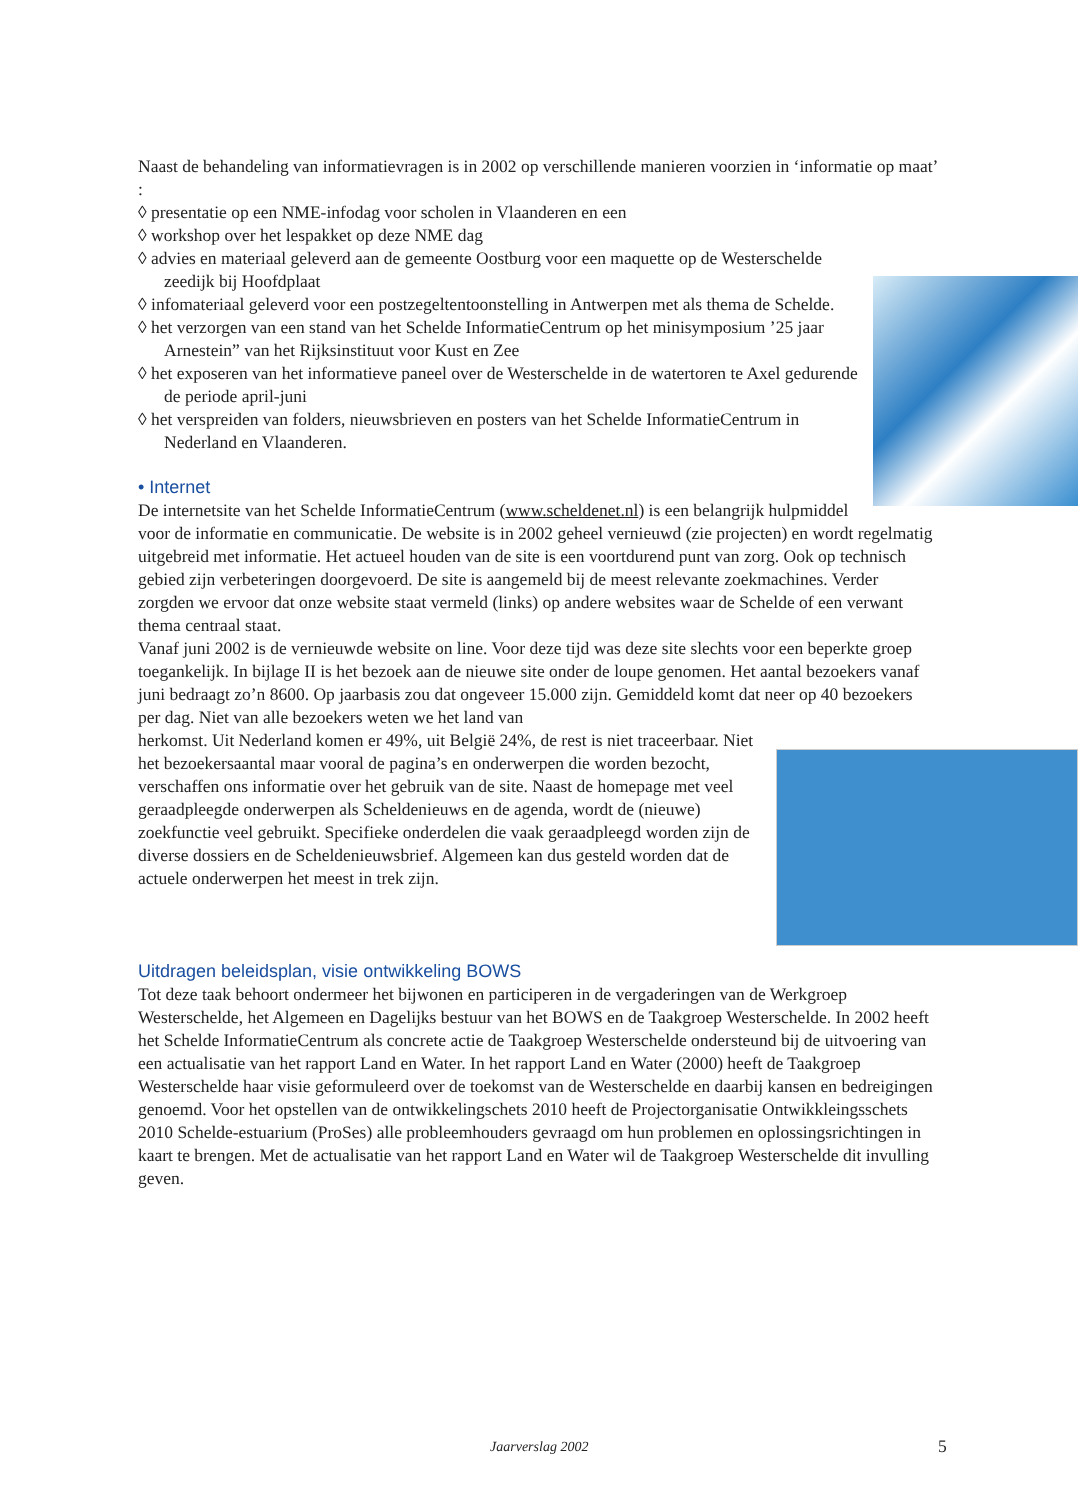Naast de behandeling van informatievragen is in 2002 op verschillende manieren voorzien in ‘informatie op maat’ :
◊ presentatie op een NME-infodag voor scholen in Vlaanderen en een
◊ workshop over het lespakket op deze NME dag
◊ advies en materiaal geleverd aan de gemeente Oostburg voor een maquette op de Westerschelde zeedijk bij Hoofdplaat
◊ infomateriaal geleverd voor een postzegeltentoonstelling in Antwerpen met als thema de Schelde.
◊ het verzorgen van een stand van het Schelde InformatieCentrum op het minisymposium ’25 jaar Arnestein” van het Rijksinstituut voor Kust en Zee
◊ het exposeren van het informatieve paneel over de Westerschelde in de watertoren te Axel gedurende de periode april-juni
◊ het verspreiden van folders, nieuwsbrieven en posters van het Schelde InformatieCentrum in Nederland en Vlaanderen.
• Internet
De internetsite van het Schelde InformatieCentrum (www.scheldenet.nl) is een belangrijk hulpmiddel voor de informatie en communicatie. De website is in 2002 geheel vernieuwd (zie projecten) en wordt regelmatig uitgebreid met informatie. Het actueel houden van de site is een voortdurend punt van zorg. Ook op technisch gebied zijn verbeteringen doorgevoerd. De site is aangemeld bij de meest relevante zoekmachines. Verder zorgden we ervoor dat onze website staat vermeld (links) op andere websites waar de Schelde of een verwant thema centraal staat.
Vanaf juni 2002 is de vernieuwde website on line. Voor deze tijd was deze site slechts voor een beperkte groep toegankelijk. In bijlage II is het bezoek aan de nieuwe site onder de loupe genomen. Het aantal bezoekers vanaf juni bedraagt zo’n 8600. Op jaarbasis zou dat ongeveer 15.000 zijn. Gemiddeld komt dat neer op 40 bezoekers per dag. Niet van alle bezoekers weten we het land van
herkomst. Uit Nederland komen er 49%, uit België 24%, de rest is niet traceerbaar. Niet het bezoekersaantal maar vooral de pagina’s en onderwerpen die worden bezocht, verschaffen ons informatie over het gebruik van de site. Naast de homepage met veel geraadpleegde onderwerpen als Scheldenieuws en de agenda, wordt de (nieuwe) zoekfunctie veel gebruikt. Specifieke onderdelen die vaak geraadpleegd worden zijn de diverse dossiers en de Scheldenieuwsbrief. Algemeen kan dus gesteld worden dat de actuele onderwerpen het meest in trek zijn.
Uitdragen beleidsplan, visie ontwikkeling BOWS
Tot deze taak behoort ondermeer het bijwonen en participeren in de vergaderingen van de Werkgroep Westerschelde, het Algemeen en Dagelijks bestuur van het BOWS en de Taakgroep Westerschelde. In 2002 heeft het Schelde InformatieCentrum als concrete actie de Taakgroep Westerschelde ondersteund bij de uitvoering van een actualisatie van het rapport Land en Water. In het rapport Land en Water (2000) heeft de Taakgroep Westerschelde haar visie geformuleerd over de toekomst van de Westerschelde en daarbij kansen en bedreigingen genoemd. Voor het opstellen van de ontwikkelingschets 2010 heeft de Projectorganisatie Ontwikkleingsschets 2010 Schelde-estuarium (ProSes) alle probleemhouders gevraagd om hun problemen en oplossingsrichtingen in kaart te brengen. Met de actualisatie van het rapport Land en Water wil de Taakgroep Westerschelde dit invulling geven.
Jaarverslag 2002 5